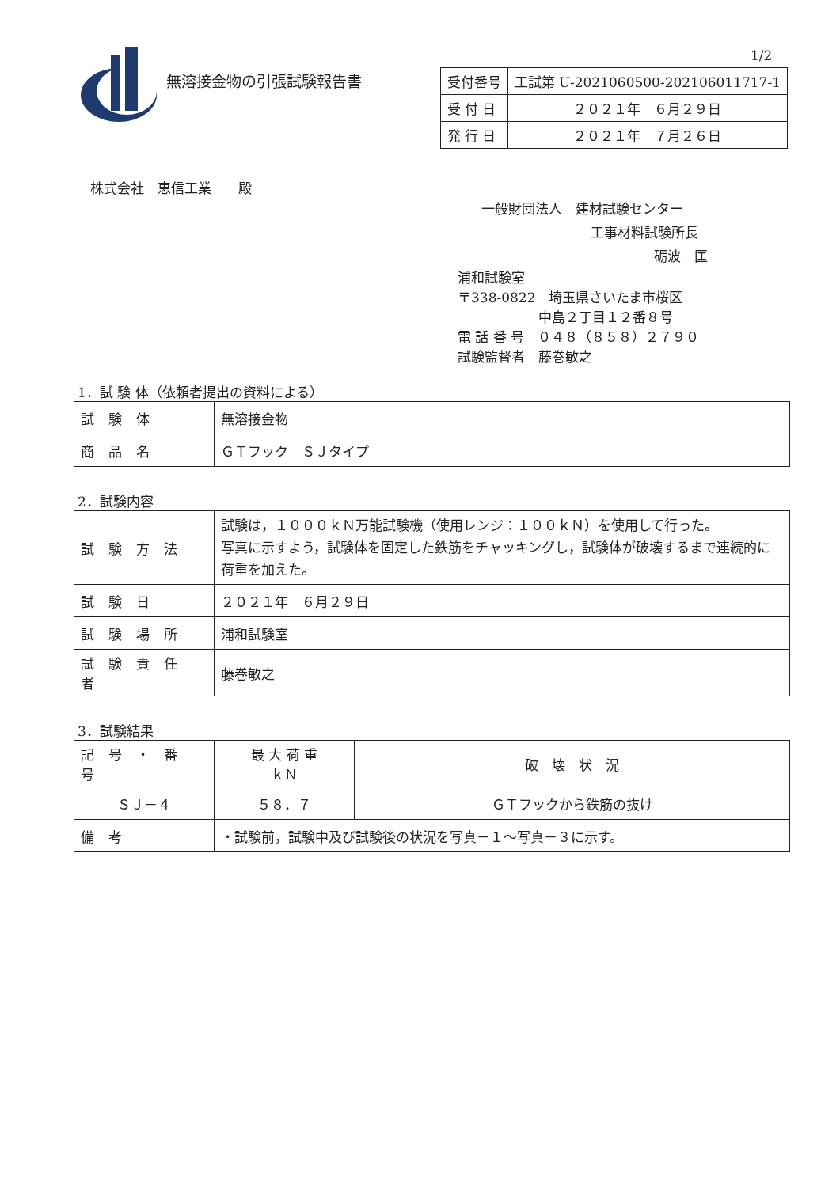1/2
無溶接金物の引張試験報告書
| 受付番号 | 工試第 U-2021060500-202106011717-1 |
| 受 付 日 | ２０２１年 ６月２９日 |
| 発 行 日 | ２０２１年 ７月２６日 |
株式会社　恵信工業　　殿
一般財団法人　建材試験センター
工事材料試験所長
砺波　匡
浦和試験室
〒338-0822　埼玉県さいたま市桜区
中島２丁目１２番８号
電 話 番 号　０４８（８５８）２７９０
試験監督者　藤巻敏之
1．試 験 体（依頼者提出の資料による）
| 試験体 | 無溶接金物 |
| 商品名 | ＧＴフック ＳＪタイプ |
2．試験内容
| 試験方法 | 試験は，１０００ｋＮ万能試験機（使用レンジ：１００ｋＮ）を使用して行った。 写真に示すよう，試験体を固定した鉄筋をチャッキングし，試験体が破壊するまで連続的に荷重を加えた。 |
| 試験日 | ２０２１年 ６月２９日 |
| 試験場所 | 浦和試験室 |
| 試験責任者 | 藤巻敏之 |
3．試験結果
| 記号・番号 | 最 大 荷 重 ｋＮ | 破 壊 状 況 |
| --- | --- | --- |
| ＳＪ－４ | ５８．７ | ＧＴフックから鉄筋の抜け |
| 備考 | ・試験前，試験中及び試験後の状況を写真－１～写真－３に示す。 | |